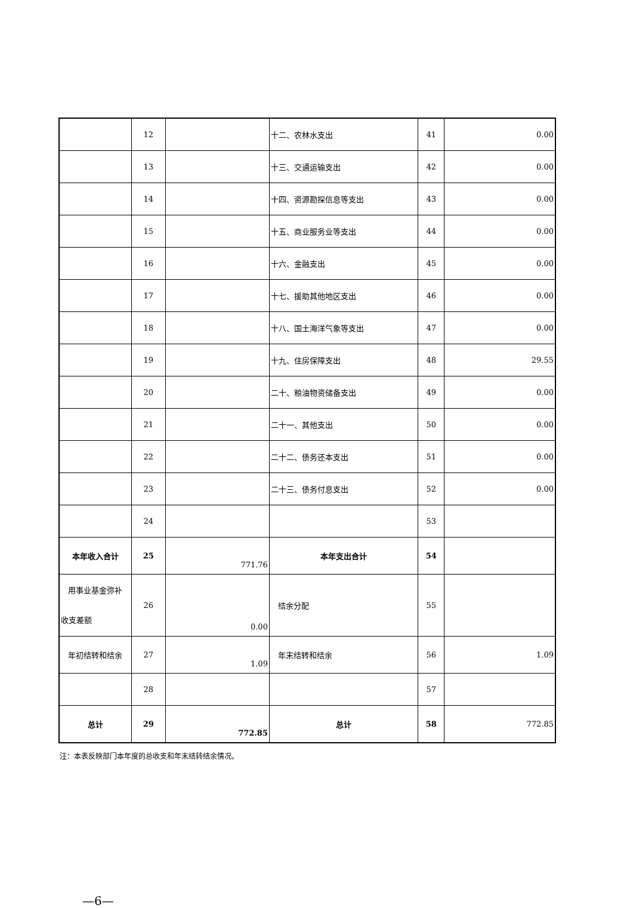| | 12 | | 十二、农林水支出 | 41 | 0.00 |
| | 13 | | 十三、交通运输支出 | 42 | 0.00 |
| | 14 | | 十四、资源勘探信息等支出 | 43 | 0.00 |
| | 15 | | 十五、商业服务业等支出 | 44 | 0.00 |
| | 16 | | 十六、金融支出 | 45 | 0.00 |
| | 17 | | 十七、援助其他地区支出 | 46 | 0.00 |
| | 18 | | 十八、国土海洋气象等支出 | 47 | 0.00 |
| | 19 | | 十九、住房保障支出 | 48 | 29.55 |
| | 20 | | 二十、粮油物资储备支出 | 49 | 0.00 |
| | 21 | | 二十一、其他支出 | 50 | 0.00 |
| | 22 | | 二十二、债务还本支出 | 51 | 0.00 |
| | 23 | | 二十三、债务付息支出 | 52 | 0.00 |
| | 24 | | | 53 | |
| 本年收入合计 | 25 | 771.76 | 本年支出合计 | 54 | |
| 用事业基金弥补收支差额 | 26 | 0.00 | 结余分配 | 55 | |
| 年初结转和结余 | 27 | 1.09 | 年末结转和结余 | 56 | 1.09 |
| | 28 | | | 57 | |
| 总计 | 29 | 772.85 | 总计 | 58 | 772.85 |
注：本表反映部门本年度的总收支和年末结转结余情况。
—6—